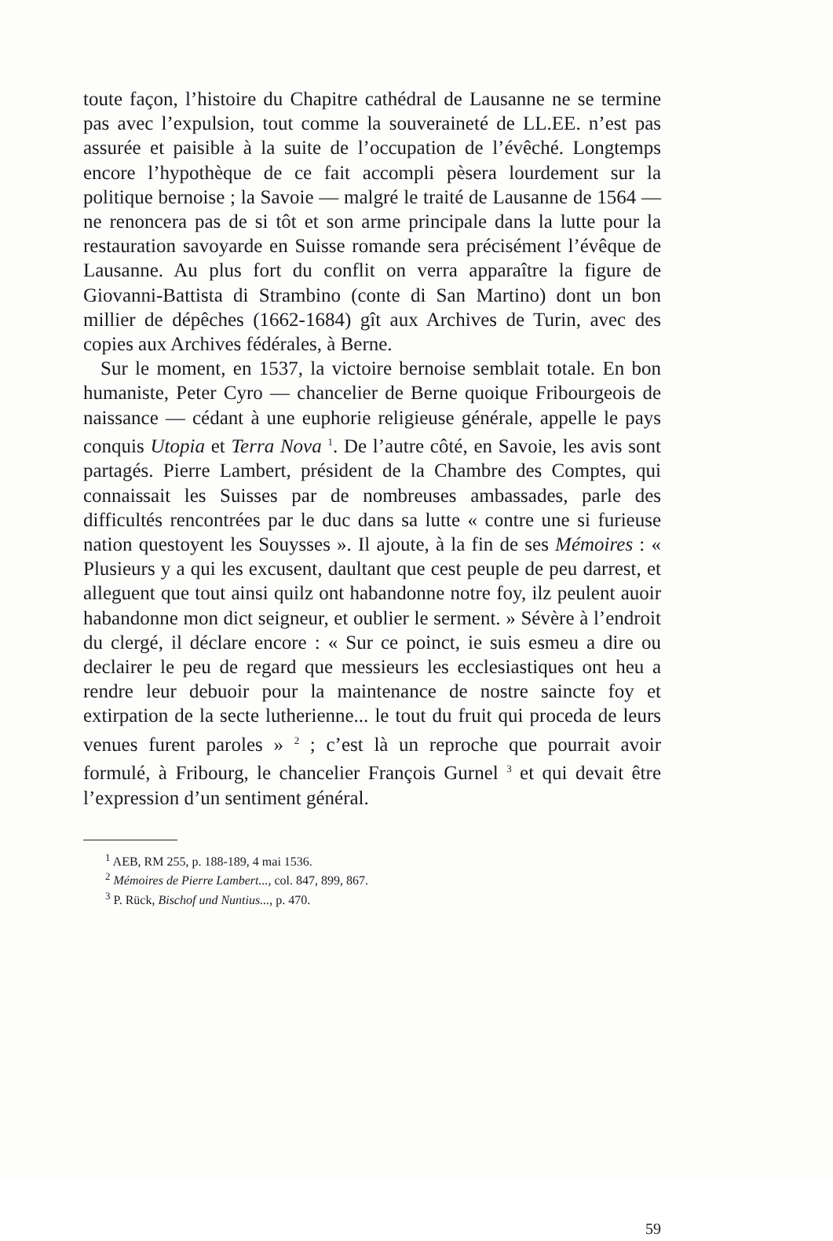toute façon, l’histoire du Chapitre cathédral de Lausanne ne se termine pas avec l’expulsion, tout comme la souveraineté de LL.EE. n’est pas assurée et paisible à la suite de l’occupation de l’évêché. Longtemps encore l’hypothèque de ce fait accompli pèsera lourdement sur la politique bernoise ; la Savoie — malgré le traité de Lausanne de 1564 — ne renoncera pas de si tôt et son arme principale dans la lutte pour la restauration savoyarde en Suisse romande sera précisément l’évêque de Lausanne. Au plus fort du conflit on verra apparaître la figure de Giovanni-Battista di Strambino (conte di San Martino) dont un bon millier de dépêches (1662-1684) gît aux Archives de Turin, avec des copies aux Archives fédérales, à Berne.
Sur le moment, en 1537, la victoire bernoise semblait totale. En bon humaniste, Peter Cyro — chancelier de Berne quoique Fribourgeois de naissance — cédant à une euphorie religieuse générale, appelle le pays conquis Utopia et Terra Nova <sup>1</sup>. De l’autre côté, en Savoie, les avis sont partagés. Pierre Lambert, président de la Chambre des Comptes, qui connaissait les Suisses par de nombreuses ambassades, parle des difficultés rencontrées par le duc dans sa lutte « contre une si furieuse nation questoyent les Souysses ». Il ajoute, à la fin de ses Mémoires : « Plusieurs y a qui les excusent, daultant que cest peuple de peu darrest, et alleguent que tout ainsi quilz ont habandonne notre foy, ilz peulent auoir habandonne mon dict seigneur, et oublier le serment. » Sévère à l’endroit du clergé, il déclare encore : « Sur ce poinct, ie suis esmeu a dire ou declairer le peu de regard que messieurs les ecclesiastiques ont heu a rendre leur debuoir pour la maintenance de nostre saincte foy et extirpation de la secte lutherienne... le tout du fruit qui proceda de leurs venues furent paroles » <sup>2</sup> ; c’est là un reproche que pourrait avoir formulé, à Fribourg, le chancelier François Gurnel <sup>3</sup> et qui devait être l’expression d’un sentiment général.
<sup>1</sup> AEB, RM 255, p. 188-189, 4 mai 1536.
<sup>2</sup> Mémoires de Pierre Lambert..., col. 847, 899, 867.
<sup>3</sup> P. Rück, Bischof und Nuntius..., p. 470.
59